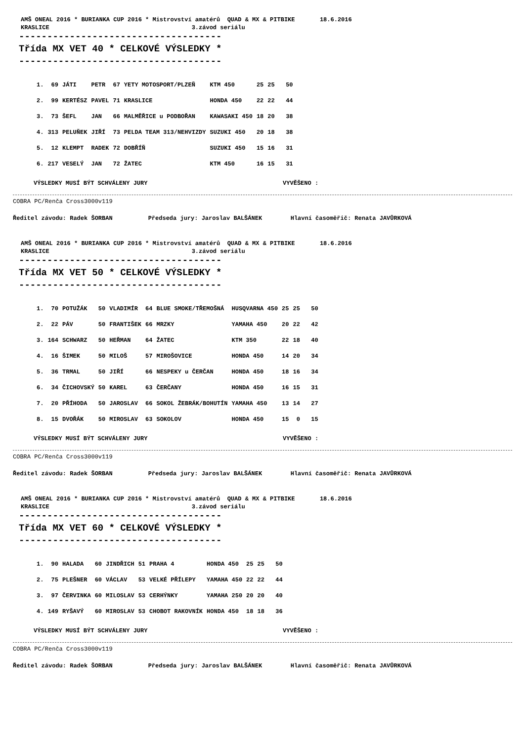AMŠ ONEAL 2016 * BURIANKA CUP 2016 * Mistrovství amatérů QUAD & MX & PITBIKE 18.6.2016 KRASLICE 3.závod seriálu
------------------------------------
Třída MX VET 40 * CELKOVÉ VÝSLEDKY *
------------------------------------
| 1. | 69 | JÁTI | PETR | 67 | YETY MOTOSPORT/PLZEŇ | KTM 450 | 25 | 25 | 50 |
| 2. | 99 | KERTÉSZ | PAVEL | 71 | KRASLICE | HONDA 450 | 22 | 22 | 44 |
| 3. | 73 | ŠEFL | JAN | 66 | MALMĚŘICE u PODBOŘAN | KAWASAKI 450 | 18 | 20 | 38 |
| 4. | 313 | PELUŇEK | JIŘÍ | 73 | PELDA TEAM 313/NEHVIZDY | SUZUKI 450 | 20 | 18 | 38 |
| 5. | 12 | KLEMPT | RADEK | 72 | DOBŘÍŇ | SUZUKI 450 | 15 | 16 | 31 |
| 6. | 217 | VESELÝ | JAN | 72 | ŽATEC | KTM 450 | 16 | 15 | 31 |
VÝSLEDKY MUSÍ BÝT SCHVÁLENY JURY VYVĚŠENO :
COBRA PC/Renča Cross3000v119
Ředitel závodu: Radek ŠORBAN Předseda jury: Jaroslav BALŠÁNEK Hlavní časoměřič: Renata JAVŮRKOVÁ
AMŠ ONEAL 2016 * BURIANKA CUP 2016 * Mistrovství amatérů QUAD & MX & PITBIKE 18.6.2016 KRASLICE 3.závod seriálu
------------------------------------
Třída MX VET 50 * CELKOVÉ VÝSLEDKY *
------------------------------------
| 1. | 70 | POTUŽÁK | 50 | VLADIMÍR | 64 | BLUE SMOKE/TŘEMOŠNÁ | HUSQVARNA 450 | 25 | 25 | 50 |
| 2. | 22 | PÁV | 50 | FRANTIŠEK | 66 | MRZKY | YAMAHA 450 | 20 | 22 | 42 |
| 3. | 164 | SCHWARZ | 50 | HEŘMAN | 64 | ŽATEC | KTM 350 | 22 | 18 | 40 |
| 4. | 16 | ŠIMEK | 50 | MILOŠ | 57 | MIROŠOVICE | HONDA 450 | 14 | 20 | 34 |
| 5. | 36 | TRMAL | 50 | JIŘÍ | 66 | NESPEKY u ČERČAN | HONDA 450 | 18 | 16 | 34 |
| 6. | 34 | ČICHOVSKÝ | 50 | KAREL | 63 | ČERČANY | HONDA 450 | 16 | 15 | 31 |
| 7. | 20 | PŘÍHODA | 50 | JAROSLAV | 66 | SOKOL ŽEBRÁK/BOHUTÍN | YAMAHA 450 | 13 | 14 | 27 |
| 8. | 15 | DVOŘÁK | 50 | MIROSLAV | 63 | SOKOLOV | HONDA 450 | 15 | 0 | 15 |
VÝSLEDKY MUSÍ BÝT SCHVÁLENY JURY VYVĚŠENO :
COBRA PC/Renča Cross3000v119
Ředitel závodu: Radek ŠORBAN Předseda jury: Jaroslav BALŠÁNEK Hlavní časoměřič: Renata JAVŮRKOVÁ
AMŠ ONEAL 2016 * BURIANKA CUP 2016 * Mistrovství amatérů QUAD & MX & PITBIKE 18.6.2016 KRASLICE 3.závod seriálu
------------------------------------
Třída MX VET 60 * CELKOVÉ VÝSLEDKY *
------------------------------------
| 1. | 90 | HALADA | 60 | JINDŘICH | 51 | PRAHA 4 | HONDA 450 | 25 | 25 | 50 |
| 2. | 75 | PLEŠNER | 60 | VÁCLAV | 53 | VELKÉ PŘÍLEPY | YAMAHA 450 | 22 | 22 | 44 |
| 3. | 97 | ČERVINKA | 60 | MILOSLAV | 53 | CERHÝNKY | YAMAHA 250 | 20 | 20 | 40 |
| 4. | 149 | RYŠAVÝ | 60 | MIROSLAV | 53 | CHOBOT RAKOVNÍK | HONDA 450 | 18 | 18 | 36 |
VÝSLEDKY MUSÍ BÝT SCHVÁLENY JURY VYVĚŠENO :
COBRA PC/Renča Cross3000v119
Ředitel závodu: Radek ŠORBAN Předseda jury: Jaroslav BALŠÁNEK Hlavní časoměřič: Renata JAVŮRKOVÁ